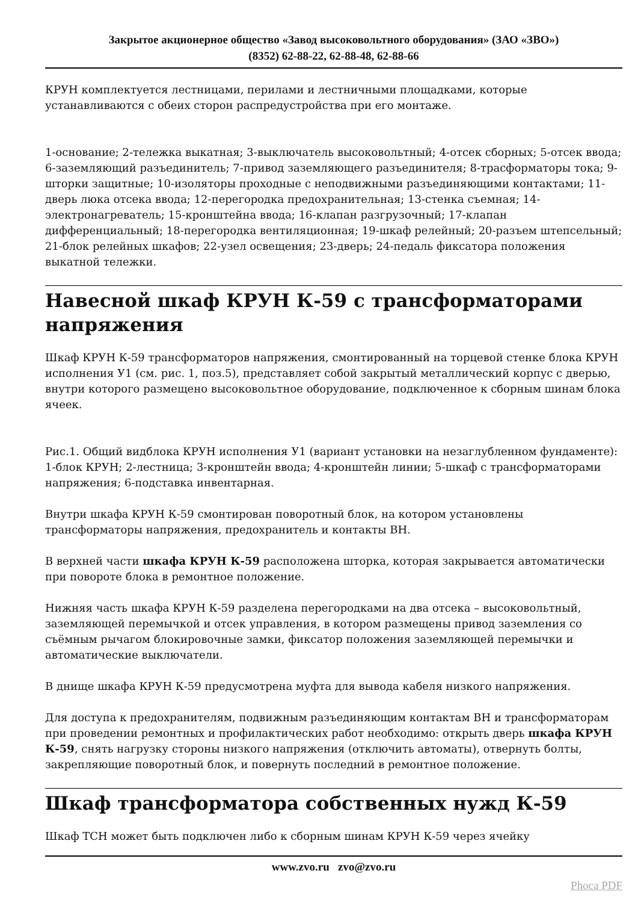Закрытое акционерное общество «Завод высоковольтного оборудования» (ЗАО «ЗВО»)
(8352) 62-88-22, 62-88-48, 62-88-66
КРУН комплектуется лестницами, перилами и лестничными площадками, которые устанавливаются с обеих сторон распредустройства при его монтаже.
1-основание; 2-тележка выкатная; 3-выключатель высоковольтный; 4-отсек сборных; 5-отсек ввода; 6-заземляющий разъединитель; 7-привод заземляющего разъединителя; 8-трасформаторы тока; 9-шторки защитные; 10-изоляторы проходные с неподвижными разъединяющими контактами; 11-дверь люка отсека ввода; 12-перегородка предохранительная; 13-стенка съемная; 14-электронагреватель; 15-кронштейна ввода; 16-клапан разгрузочный; 17-клапан дифференциальный; 18-перегородка вентиляционная; 19-шкаф релейный; 20-разъем штепсельный; 21-блок релейных шкафов; 22-узел освещения; 23-дверь; 24-педаль фиксатора положения выкатной тележки.
Навесной шкаф КРУН К-59 с трансформаторами напряжения
Шкаф КРУН К-59 трансформаторов напряжения, смонтированный на торцевой стенке блока КРУН исполнения У1 (см. рис. 1, поз.5), представляет собой закрытый металлический корпус с дверью, внутри которого размещено высоковольтное оборудование, подключенное к сборным шинам блока ячеек.
Рис.1. Общий видблока КРУН исполнения У1 (вариант установки на незаглубленном фундаменте): 1-блок КРУН; 2-лестница; 3-кронштейн ввода; 4-кронштейн линии; 5-шкаф с трансформаторами напряжения; 6-подставка инвентарная.
Внутри шкафа КРУН К-59 смонтирован поворотный блок, на котором установлены трансформаторы напряжения, предохранитель и контакты ВН.
В верхней части шкафа КРУН К-59 расположена шторка, которая закрывается автоматически при повороте блока в ремонтное положение.
Нижняя часть шкафа КРУН К-59 разделена перегородками на два отсека – высоковольтный, заземляющей перемычкой и отсек управления, в котором размещены привод заземления со съёмным рычагом блокировочные замки, фиксатор положения заземляющей перемычки и автоматические выключатели.
В днище шкафа КРУН К-59 предусмотрена муфта для вывода кабеля низкого напряжения.
Для доступа к предохранителям, подвижным разъединяющим контактам ВН и трансформаторам при проведении ремонтных и профилактических работ необходимо: открыть дверь шкафа КРУН К-59, снять нагрузку стороны низкого напряжения (отключить автоматы), отвернуть болты, закрепляющие поворотный блок, и повернуть последний в ремонтное положение.
Шкаф трансформатора собственных нужд К-59
Шкаф ТСН может быть подключен либо к сборным шинам КРУН К-59 через ячейку
www.zvo.ru zvo@zvo.ru
Phoca PDF